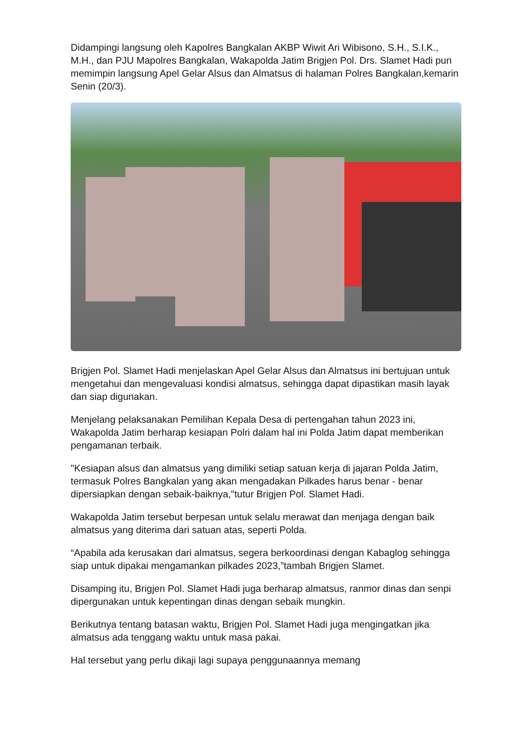Didampingi langsung oleh Kapolres Bangkalan AKBP Wiwit Ari Wibisono, S.H., S.I.K., M.H., dan PJU Mapolres Bangkalan, Wakapolda Jatim Brigjen Pol. Drs. Slamet Hadi pun memimpin langsung Apel Gelar Alsus dan Almatsus di halaman Polres Bangkalan,kemarin Senin (20/3).
Brigjen Pol. Slamet Hadi menjelaskan Apel Gelar Alsus dan Almatsus ini bertujuan untuk mengetahui dan mengevaluasi kondisi almatsus, sehingga dapat dipastikan masih layak dan siap digunakan.
Menjelang pelaksanakan Pemilihan Kepala Desa di pertengahan tahun 2023 ini, Wakapolda Jatim berharap kesiapan Polri dalam hal ini Polda Jatim dapat memberikan pengamanan terbaik.
"Kesiapan alsus dan almatsus yang dimiliki setiap satuan kerja di jajaran Polda Jatim, termasuk Polres Bangkalan yang akan mengadakan Pilkades harus benar - benar dipersiapkan dengan sebaik-baiknya,"tutur Brigjen Pol. Slamet Hadi.
Wakapolda Jatim tersebut berpesan untuk selalu merawat dan menjaga dengan baik almatsus yang diterima dari satuan atas, seperti Polda.
“Apabila ada kerusakan dari almatsus, segera berkoordinasi dengan Kabaglog sehingga siap untuk dipakai mengamankan pilkades 2023,”tambah Brigjen Slamet.
Disamping itu, Brigjen Pol. Slamet Hadi juga berharap almatsus, ranmor dinas dan senpi dipergunakan untuk kepentingan dinas dengan sebaik mungkin.
Berikutnya tentang batasan waktu, Brigjen Pol. Slamet Hadi juga mengingatkan jika almatsus ada tenggang waktu untuk masa pakai.
Hal tersebut yang perlu dikaji lagi supaya penggunaannya memang